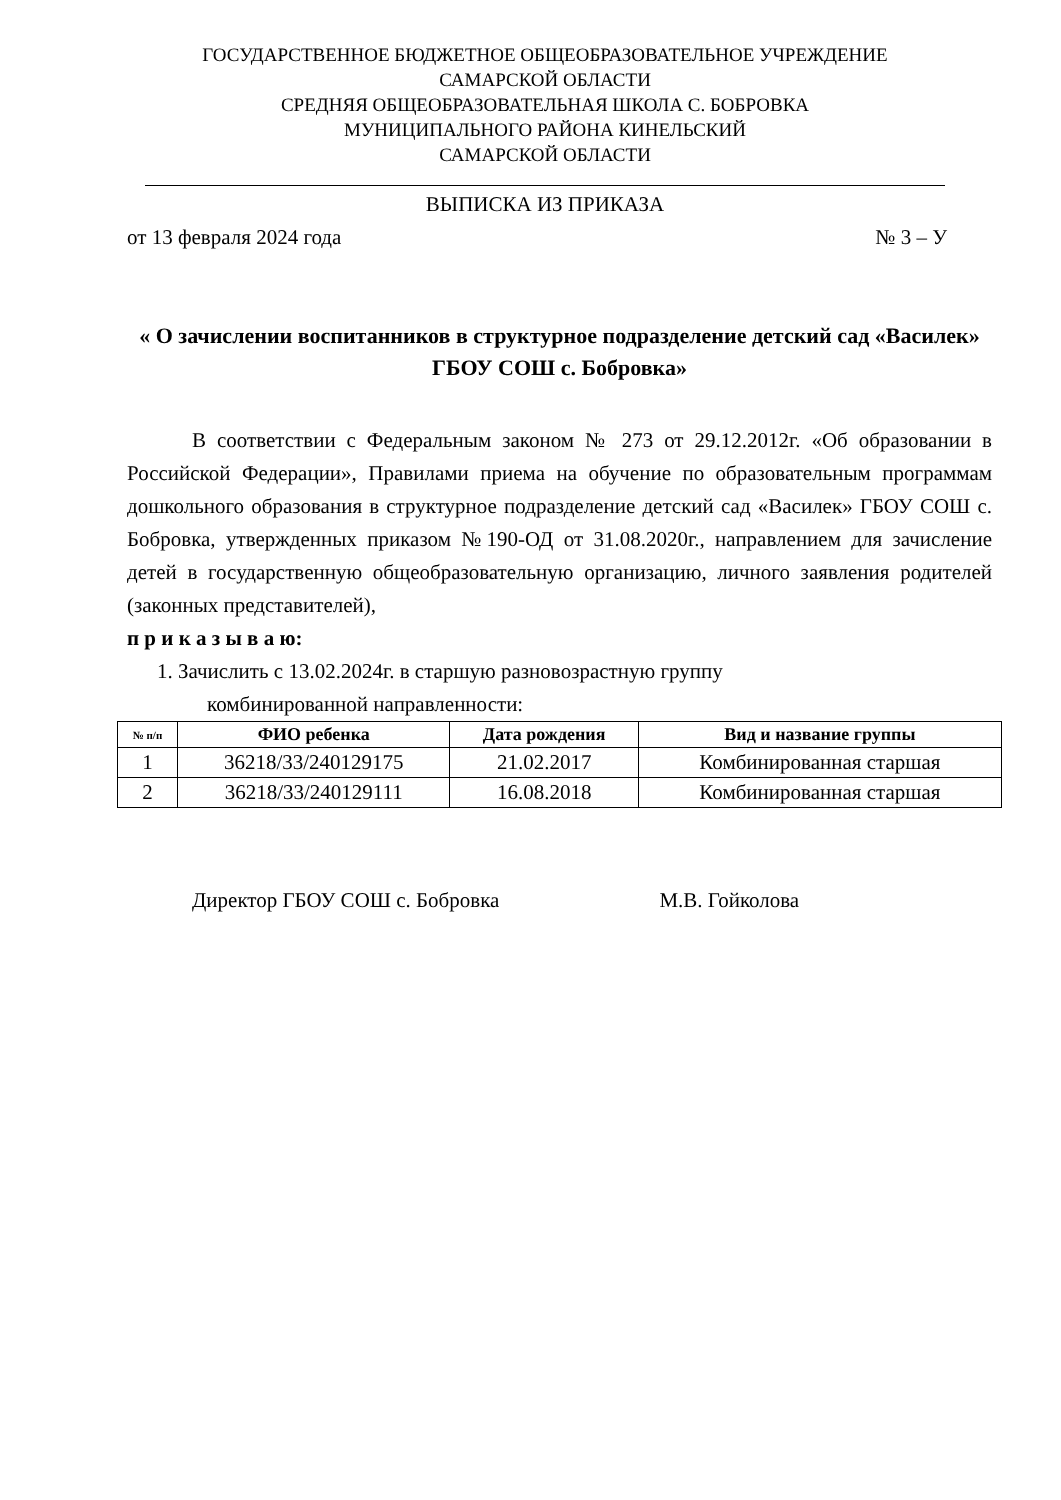ГОСУДАРСТВЕННОЕ БЮДЖЕТНОЕ ОБЩЕОБРАЗОВАТЕЛЬНОЕ УЧРЕЖДЕНИЕ
САМАРСКОЙ ОБЛАСТИ
СРЕДНЯЯ ОБЩЕОБРАЗОВАТЕЛЬНАЯ ШКОЛА С. БОБРОВКА
МУНИЦИПАЛЬНОГО РАЙОНА КИНЕЛЬСКИЙ
САМАРСКОЙ ОБЛАСТИ
ВЫПИСКА ИЗ ПРИКАЗА
от 13 февраля 2024 года № 3 – У
« О зачислении воспитанников в структурное подразделение детский сад «Василек» ГБОУ СОШ с. Бобровка»
В соответствии с Федеральным законом № 273 от 29.12.2012г. «Об образовании в Российской Федерации», Правилами приема на обучение по образовательным программам дошкольного образования в структурное подразделение детский сад «Василек» ГБОУ СОШ с. Бобровка, утвержденных приказом №190-ОД от 31.08.2020г., направлением для зачисление детей в государственную общеобразовательную организацию, личного заявления родителей (законных представителей),
п р и к а з ы в а ю:
1. Зачислить с 13.02.2024г. в старшую разновозрастную группу
комбинированной направленности:
| № п/п | ФИО ребенка | Дата рождения | Вид и название группы |
| --- | --- | --- | --- |
| 1 | 36218/33/240129175 | 21.02.2017 | Комбинированная старшая |
| 2 | 36218/33/240129111 | 16.08.2018 | Комбинированная старшая |
Директор ГБОУ СОШ с. Бобровка М.В. Гойколова